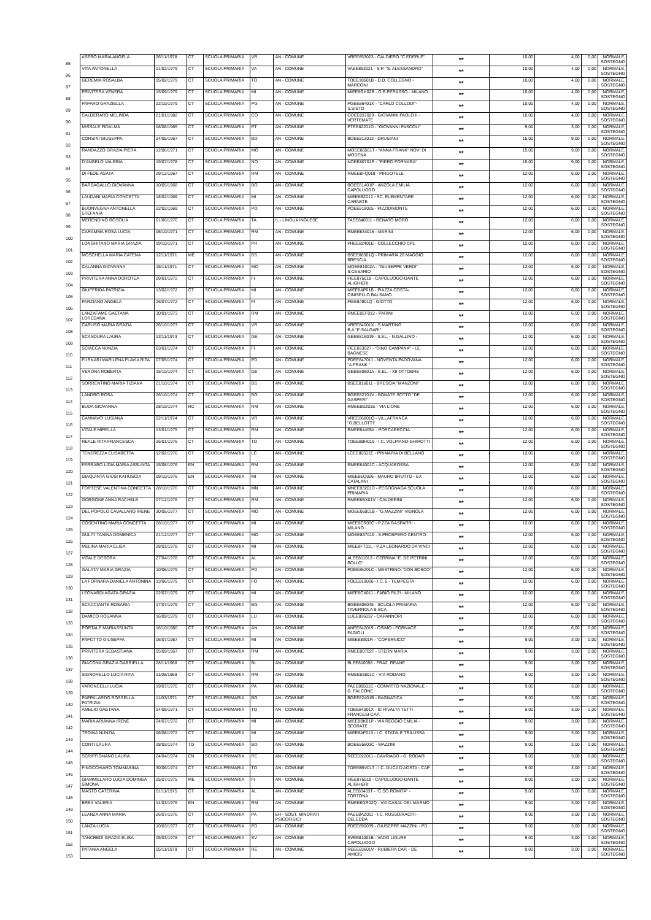| 85 | ASERO MARIA ANGELA | 26/11/1978 | CT | SCUOLA PRIMARIA | VR | AN - COMUNE | VREE853023 - CALDIERO "C.EDERLE" | ** | 10,00 | 4,00 | 0,00 | NORMALE, SOSTEGNO |
| 86 | VITA ANTONELLA | 01/02/1979 | CT | SCUOLA PRIMARIA | VA | AN - COMUNE | VAEE853021 - S.P. "S. ALESSANDRO" | ** | 10,00 | 4,00 | 0,00 | NORMALE, SOSTEGNO |
| 87 | GEREMIA ROSALBA | 05/02/1979 | CT | SCUOLA PRIMARIA | TO | AN - COMUNE | TOEE18501B - D.D. COLLEGNO - MARCONI | ** | 10,00 | 4,00 | 0,00 | NORMALE, SOSTEGNO |
| 88 | PRIVITERA VENERA | 15/09/1979 | CT | SCUOLA PRIMARIA | MI | AN - COMUNE | MIEE8GH02B - G.B.PERASSO - MILANO | ** | 10,00 | 4,00 | 0,00 | NORMALE, SOSTEGNO |
| 89 | PAPARO GRAZIELLA | 22/10/1979 | CT | SCUOLA PRIMARIA | PG | AN - COMUNE | PGEE86401X - "CARLO COLLODI"- S.SISTO | ** | 10,00 | 4,00 | 0,00 | NORMALE, SOSTEGNO |
| 90 | CALDERARO MELINDA | 21/01/1982 | CT | SCUOLA PRIMARIA | CO | AN - COMUNE | COEE837029 - GIOVANNI PAOLO II - VERTEMATE | ** | 10,00 | 4,00 | 0,00 | NORMALE, SOSTEGNO |
| 91 | MISSALE FIDALMA | 08/08/1965 | CT | SCUOLA PRIMARIA | PT | AN - COMUNE | PTEE82201D - "GIOVANNI PASCOLI" | ** | 9,00 | 3,00 | 0,00 | NORMALE, SOSTEGNO |
| 92 | CORSINI GIUSEPPA | 24/05/1967 | CT | SCUOLA PRIMARIA | BO | AN - COMUNE | BOEE812013 - DRUSIANI | ** | 15,00 | 9,00 | 0,00 | NORMALE, SOSTEGNO |
| 93 | RANDAZZO GRAZIA PIERA | 12/06/1971 | CT | SCUOLA PRIMARIA | MO | AN - COMUNE | MOEE80501T - "ANNA FRANK" NOVI DI MODENA | ** | 15,00 | 9,00 | 0,00 | NORMALE, SOSTEGNO |
| 94 | D'ANGELO VALERIA | 19/07/1978 | CT | SCUOLA PRIMARIA | NO | AN - COMUNE | NOEE80701R - "PIERO FORNARA" | ** | 15,00 | 9,00 | 0,00 | NORMALE, SOSTEGNO |
| 95 | DI FEDE AGATA | 29/12/1967 | CT | SCUOLA PRIMARIA | RM | AN - COMUNE | RMEE8FQ018 - PIRGOTELE | ** | 12,00 | 6,00 | 0,00 | NORMALE, SOSTEGNO |
| 96 | BARBAGALLO GIOVANNA | 10/05/1968 | CT | SCUOLA PRIMARIA | BO | AN - COMUNE | BOEE81401P - ANZOLA EMILIA CAPOLUOGO | ** | 12,00 | 6,00 | 0,00 | NORMALE, SOSTEGNO |
| 97 | LAUDANI MARIA CONCETTA | 18/02/1969 | CT | SCUOLA PRIMARIA | MI | AN - COMUNE | MIEE8BZ012 - SC. ELEMENTARE CARNATE | ** | 12,00 | 6,00 | 0,00 | NORMALE, SOSTEGNO |
| 98 | BUONVEGNA ANTONELLA STEFANIA | 22/02/1969 | CT | SCUOLA PRIMARIA | PO | AN - COMUNE | POEE818025 - PIZZIDIMONTE | ** | 12,00 | 6,00 | 0,00 | NORMALE, SOSTEGNO |
| 99 | MERENDINO ROSOLIA | 01/06/1970 | CT | SCUOLA PRIMARIA | TA | IL - LINGUA INGLESE | TAEE840011 - RENATO MORO | ** | 12,00 | 6,00 | 0,00 | NORMALE, SOSTEGNO |
| 100 | CARAMMA ROSA LUCIA | 06/10/1971 | CT | SCUOLA PRIMARIA | RM | AN - COMUNE | RMEE834015 - MARINI | ** | 12,00 | 6,00 | 0,00 | NORMALE, SOSTEGNO |
| 101 | LONGHITANO MARIA GRAZIA | 19/10/1971 | CT | SCUOLA PRIMARIA | PR | AN - COMUNE | PREE82401E - COLLECCHIO CPL | ** | 12,00 | 6,00 | 0,00 | NORMALE, SOSTEGNO |
| 102 | MOSCHELLA MARIA CATENA | 12/11/1971 | ME | SCUOLA PRIMARIA | BS | AN - COMUNE | BSEE88301Q - PRIMARIA 28 MAGGIO BRESCIA | ** | 12,00 | 6,00 | 0,00 | NORMALE, SOSTEGNO |
| 103 | CALANNA GIOVANNA | 15/11/1971 | CT | SCUOLA PRIMARIA | MO | AN - COMUNE | MOEE81002A - "GIUSEPPE VERDI" S.CESARIO | ** | 12,00 | 6,00 | 0,00 | NORMALE, SOSTEGNO |
| 104 | PRIVITERA ANNA DOROTEA | 09/01/1972 | CT | SCUOLA PRIMARIA | FI | AN - COMUNE | FIEE875018 - CAPOLUOGO-DANTE ALIGHIERI | ** | 12,00 | 6,00 | 0,00 | NORMALE, SOSTEGNO |
| 105 | GIUFFRIDA PATRIZIA | 13/02/1972 | CT | SCUOLA PRIMARIA | MI | AN - COMUNE | MIEE8AP01B - PIAZZA COSTA-CINISELLO BALSAMO | ** | 12,00 | 6,00 | 0,00 | NORMALE, SOSTEGNO |
| 106 | PARZIANO ANGELA | 26/07/1972 | CT | SCUOLA PRIMARIA | FI | AN - COMUNE | FIEE84901Q - GIOTTO | ** | 12,00 | 6,00 | 0,00 | NORMALE, SOSTEGNO |
| 107 | LANZAFAME GAETANA LOREDANA | 30/01/1973 | CT | SCUOLA PRIMARIA | RM | AN - COMUNE | RMEE8EF012 - PARINI | ** | 12,00 | 6,00 | 0,00 | NORMALE, SOSTEGNO |
| 108 | CARUSO MARIA GRAZIA | 26/10/1973 | CT | SCUOLA PRIMARIA | VR | AN - COMUNE | VREE84001X - S.MARTINO B.A."E.SALGARI" | ** | 12,00 | 6,00 | 0,00 | NORMALE, SOSTEGNO |
| 109 | SCANDURA LAURA | 13/11/1973 | CT | SCUOLA PRIMARIA | GE | AN - COMUNE | GEEE816019 - S.EL. - N.GALLINO - | ** | 12,00 | 6,00 | 0,00 | NORMALE, SOSTEGNO |
| 110 | SCIACCA NUNZIA | 03/01/1974 | CT | SCUOLA PRIMARIA | FI | AN - COMUNE | FIEE833027 - "DINO CAMPANA" - LE BAGNESE | ** | 12,00 | 6,00 | 0,00 | NORMALE, SOSTEGNO |
| 111 | FURNARI MARILENA FLAVIA RITA | 07/05/1974 | CT | SCUOLA PRIMARIA | PD | AN - COMUNE | PDEE847011 - NOVENTA PADOVANA "A.FRANK " | ** | 12,00 | 6,00 | 0,00 | NORMALE, SOSTEGNO |
| 112 | VERONA ROBERTA | 15/10/1974 | CT | SCUOLA PRIMARIA | GE | AN - COMUNE | GEEE80801A - S.EL. - XII OTTOBRE | ** | 12,00 | 6,00 | 0,00 | NORMALE, SOSTEGNO |
| 113 | SORRENTINO MARIA TIZIANA | 21/10/1974 | CT | SCUOLA PRIMARIA | BS | AN - COMUNE | BSEE816011 - BRESCIA "MANZONI" | ** | 12,00 | 6,00 | 0,00 | NORMALE, SOSTEGNO |
| 114 | LANDRO ROSA | 26/10/1974 | CT | SCUOLA PRIMARIA | BG | AN - COMUNE | BGEE82701V - BONATE SOTTO "DE GASPERI" | ** | 12,00 | 6,00 | 0,00 | NORMALE, SOSTEGNO |
| 115 | BUDA GIOVANNA | 28/10/1974 | RC | SCUOLA PRIMARIA | RM | AN - COMUNE | RMEE8BZ01E - VIA LIONE | ** | 12,00 | 6,00 | 0,00 | NORMALE, SOSTEGNO |
| 116 | CANNAVO' LUSIANA | 02/11/1974 | CT | SCUOLA PRIMARIA | VR | AN - COMUNE | VREE86801Q - VILLAFRANCA "G.BELLOTTI" | ** | 12,00 | 6,00 | 0,00 | NORMALE, SOSTEGNO |
| 117 | VITALE MIRELLA | 13/01/1975 | CT | SCUOLA PRIMARIA | RM | AN - COMUNE | RMEE84405X - PORCARECCIA | ** | 12,00 | 6,00 | 0,00 | NORMALE, SOSTEGNO |
| 118 | REALE RITA FRANCESCA | 16/01/1976 | CT | SCUOLA PRIMARIA | TO | AN - COMUNE | TOEE8BH019 - I.C. VOLPIANO-GHIROTTI | ** | 12,00 | 6,00 | 0,00 | NORMALE, SOSTEGNO |
| 119 | TENEREZZA ELISABETTA | 12/02/1976 | CT | SCUOLA PRIMARIA | LC | AN - COMUNE | LCEE80501E - PRIMARIA DI BELLANO | ** | 12,00 | 6,00 | 0,00 | NORMALE, SOSTEGNO |
| 120 | FERRARO LIDIA MARIA ASSUNTA | 15/08/1976 | EN | SCUOLA PRIMARIA | RM | AN - COMUNE | RMEE84001C - ACQUAROSSA | ** | 12,00 | 6,00 | 0,00 | NORMALE, SOSTEGNO |
| 121 | GIAQUINTA GIUSI KATIUSCIA | 09/10/1976 | EN | SCUOLA PRIMARIA | MI | AN - COMUNE | MIEE8EQ026 - MAURO BRUTTO - EX CATALANI | ** | 12,00 | 6,00 | 0,00 | NORMALE, SOSTEGNO |
| 122 | FORTESE VALENTINA CONCETTA | 28/10/1976 | CT | SCUOLA PRIMARIA | MN | AN - COMUNE | MNEE83201D - PEGOGNAGA SCUOLA PRIMARIA | ** | 12,00 | 6,00 | 0,00 | NORMALE, SOSTEGNO |
| 123 | GORGONE ANNA RACHELE | 07/12/1976 | CT | SCUOLA PRIMARIA | RM | AN - COMUNE | RMEE8BX01V - CALDERINI | ** | 12,00 | 6,00 | 0,00 | NORMALE, SOSTEGNO |
| 124 | DEL POPOLO CAVALLARO IRENE | 30/05/1977 | CT | SCUOLA PRIMARIA | MO | AN - COMUNE | MOEE06001B - "G.MAZZINI" VIGNOLA | ** | 12,00 | 6,00 | 0,00 | NORMALE, SOSTEGNO |
| 125 | COSENTINO MARIA CONCETTA | 28/10/1977 | CT | SCUOLA PRIMARIA | MI | AN - COMUNE | MIEE8CR05C - P.ZZA GASPARRI - MILANO | ** | 12,00 | 6,00 | 0,00 | NORMALE, SOSTEGNO |
| 126 | GULITI TANINA DOMENICA | 21/12/1977 | CT | SCUOLA PRIMARIA | MO | AN - COMUNE | MOEE837019 - S.PROSPERO CENTRO | ** | 12,00 | 6,00 | 0,00 | NORMALE, SOSTEGNO |
| 127 | MELINA MARIA ELISA | 28/01/1978 | CT | SCUOLA PRIMARIA | MI | AN - COMUNE | MIEE8FT01L - P.ZA LEONARDO DA VINCI | ** | 12,00 | 6,00 | 0,00 | NORMALE, SOSTEGNO |
| 128 | VITALE DEBORA | 27/04/1978 | CT | SCUOLA PRIMARIA | AL | AN - COMUNE | ALEE811013 - CERRINA "E. DE PETRINI BOLLO" | ** | 12,00 | 6,00 | 0,00 | NORMALE, SOSTEGNO |
| 129 | GALATA' MARIA GRAZIA | 10/06/1979 | CT | SCUOLA PRIMARIA | PD | AN - COMUNE | PDEE85201C - MESTRINO-"DON BOSCO" | ** | 12,00 | 6,00 | 0,00 | NORMALE, SOSTEGNO |
| 130 | LA FORNARA DANIELA ANTONINA | 13/06/1979 | CT | SCUOLA PRIMARIA | FO | AN - COMUNE | FOEE819026 - I.C. 5 - TEMPESTA | ** | 12,00 | 6,00 | 0,00 | NORMALE, SOSTEGNO |
| 131 | LEONARDI AGATA GRAZIA | 02/07/1979 | CT | SCUOLA PRIMARIA | MI | AN - COMUNE | MIEE8CX011 - FABIO FILZI - MILANO | ** | 12,00 | 6,00 | 0,00 | NORMALE, SOSTEGNO |
| 132 | SCACCIANTE ROSARIA | 17/07/1979 | CT | SCUOLA PRIMARIA | BG | AN - COMUNE | BGEE805045 - SCUOLA PRIMARIA TAVERNOLA B.SCA | ** | 12,00 | 6,00 | 0,00 | NORMALE, SOSTEGNO |
| 133 | DAMICO ROSANNA | 16/09/1979 | CT | SCUOLA PRIMARIA | LU | AN - COMUNE | LUEE836037 - CAPANNORI | ** | 12,00 | 6,00 | 0,00 | NORMALE, SOSTEGNO |
| 134 | PORTALE MARIASSUNTA | 16/10/1980 | CT | SCUOLA PRIMARIA | AN | AN - COMUNE | ANEE842019 - OSIMO - FORNACE FAGIOLI | ** | 12,00 | 6,00 | 0,00 | NORMALE, SOSTEGNO |
| 135 | PAPOTTO GIUSEPPA | 06/07/1967 | CT | SCUOLA PRIMARIA | MI | AN - COMUNE | MIEE88901R - "COPERNICO" | ** | 9,00 | 3,00 | 0,00 | NORMALE, SOSTEGNO |
| 136 | PRIVITERA SEBASTIANA | 05/09/1967 | CT | SCUOLA PRIMARIA | RM | AN - COMUNE | RMEE80702T - STERN MARIA | ** | 9,00 | 3,00 | 0,00 | NORMALE, SOSTEGNO |
| 137 | GIACONA GRAZIA GABRIELLA | 28/11/1968 | CT | SCUOLA PRIMARIA | BL | AN - COMUNE | BLEE810058 - FRAZ. REANE | ** | 9,00 | 3,00 | 0,00 | NORMALE, SOSTEGNO |
| 138 | SIGNORELLO LUCIA RITA | 11/08/1969 | CT | SCUOLA PRIMARIA | RM | AN - COMUNE | RMEE83801C - VIA RODANO | ** | 9,00 | 3,00 | 0,00 | NORMALE, SOSTEGNO |
| 139 | VARONCELLI LUCIA | 19/07/1970 | CT | SCUOLA PRIMARIA | PA | AN - COMUNE | PAEE89501E - CONVITTO NAZIONALE - G. FALCONE | ** | 9,00 | 3,00 | 0,00 | NORMALE, SOSTEGNO |
| 140 | PAPPALARDO ROSSELLA PATRIZIA | 11/03/1971 | CT | SCUOLA PRIMARIA | BG | AN - COMUNE | BGEE82401B - BAGNATICA | ** | 9,00 | 3,00 | 0,00 | NORMALE, SOSTEGNO |
| 141 | AMELIO GAETANA | 14/08/1971 | CT | SCUOLA PRIMARIA | TO | AN - COMUNE | TOEE84001X - IC RIVALTA TETTI FRANCESI-CAP. | ** | 9,00 | 3,00 | 0,00 | NORMALE, SOSTEGNO |
| 142 | MARIA ARIANNA IRENE | 24/07/1972 | CT | SCUOLA PRIMARIA | MI | AN - COMUNE | MIEE8BK01P - VIA REGGIO EMILIA - SEGRATE | ** | 9,00 | 3,00 | 0,00 | NORMALE, SOSTEGNO |
| 143 | TROINA NUNZIA | 06/08/1972 | CT | SCUOLA PRIMARIA | MI | AN - COMUNE | MIEE8AF013 - I.C. STATALE TRILUSSA | ** | 9,00 | 3,00 | 0,00 | NORMALE, SOSTEGNO |
| 144 | CONTI LAURA | 28/03/1974 | TO | SCUOLA PRIMARIA | BO | AN - COMUNE | BOEE85801C - MAZZINI | ** | 9,00 | 3,00 | 0,00 | NORMALE, SOSTEGNO |
| 145 | SCRIFFIGNANO LAURA | 24/04/1974 | EN | SCUOLA PRIMARIA | RE | AN - COMUNE | REEE822011 - CAVRIAGO - G. RODARI | ** | 9,00 | 3,00 | 0,00 | NORMALE, SOSTEGNO |
| 146 | FINOCCHIARO TOMMASINA | 30/06/1974 | CT | SCUOLA PRIMARIA | TO | AN - COMUNE | TOEE8BV01T - I.C. DUCA D'AOSTA - CAP | ** | 9,00 | 3,00 | 0,00 | NORMALE, SOSTEGNO |
| 147 | GIAMMILLARO LUCIA DOMINGA SIMONA | 25/07/1975 | ME | SCUOLA PRIMARIA | FI | AN - COMUNE | FIEE875018 - CAPOLUOGO-DANTE ALIGHIERI | ** | 9,00 | 3,00 | 0,00 | NORMALE, SOSTEGNO |
| 148 | MASTO CATERINA | 01/11/1975 | CT | SCUOLA PRIMARIA | AL | AN - COMUNE | ALEE83403T - "C.SO ROMITA" - TORTONA | ** | 9,00 | 3,00 | 0,00 | NORMALE, SOSTEGNO |
| 149 | BREX VALERIA | 14/03/1976 | EN | SCUOLA PRIMARIA | RM | AN - COMUNE | RMEE8GR02Q - VIA CASAL DEL MARMO | ** | 9,00 | 3,00 | 0,00 | NORMALE, SOSTEGNO |
| 150 | LEANZA ANNA MARIA | 26/07/1976 | CT | SCUOLA PRIMARIA | PA | EH - SOST. MINORATI PSICOFISICI | PAEE8AZ011 - I.C. RUSSO/RACITI - DELEDDA | ** | 9,00 | 3,00 | 0,00 | NORMALE, SOSTEGNO |
| 151 | LANZA LUCIA | 10/03/1977 | CT | SCUOLA PRIMARIA | PD | AN - COMUNE | PDEE890039 - GIUSEPPE MAZZINI - PD | ** | 9,00 | 3,00 | 0,00 | NORMALE, SOSTEGNO |
| 152 | TANCREDI GRAZIA ELISA | 05/03/1978 | CT | SCUOLA PRIMARIA | SV | AN - COMUNE | SVEE81001B - VADO LIGURE CAPOLUOGO | ** | 9,00 | 3,00 | 0,00 | NORMALE, SOSTEGNO |
| 153 | PATANIA ANGELA | 05/11/1979 | CT | SCUOLA PRIMARIA | RE | AN - COMUNE | REEE83601V - RUBIERA CAP. - DE AMICIS | ** | 9,00 | 3,00 | 0,00 | NORMALE, SOSTEGNO |